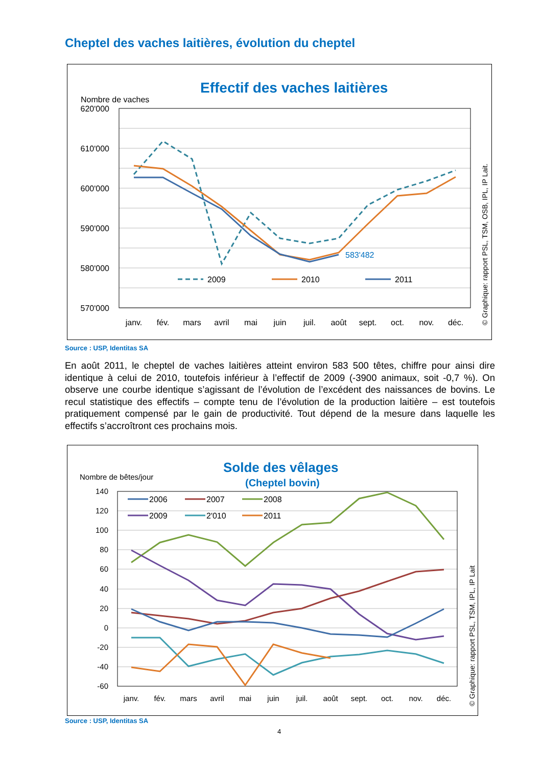Cheptel des vaches laitières, évolution du cheptel
Effectif des vaches laitières
Nombre de vaches
620'000
610'000
600'000
590'000
580'000
570'000
janv.
fév.
mars
avril
mai
juin
juil.
août
sept.
oct.
nov.
déc.
583'482
2009
2010
2011
© Graphique: rapport PSL, TSM, OSB, IPL, IP Lait.
Source : USP, Identitas SA
En août 2011, le cheptel de vaches laitières atteint environ 583 500 têtes, chiffre pour ainsi dire identique à celui de 2010, toutefois inférieur à l’effectif de 2009 (-3900 animaux, soit -0,7 %). On observe une courbe identique s’agissant de l’évolution de l’excédent des naissances de bovins. Le recul statistique des effectifs – compte tenu de l’évolution de la production laitière – est toutefois pratiquement compensé par le gain de productivité. Tout dépend de la mesure dans laquelle les effectifs s’accroîtront ces prochains mois.
Solde des vêlages
(Cheptel bovin)
Nombre de bêtes/jour
140
120
100
80
60
40
20
0
-20
-40
-60
janv.
fév.
mars
avril
mai
juin
juil.
août
sept.
oct.
nov.
déc.
2006
2007
2008
2009
2'010
2011
© Graphique: rapport PSL, TSM, IPL, IP Lait
Source : USP, Identitas SA
4